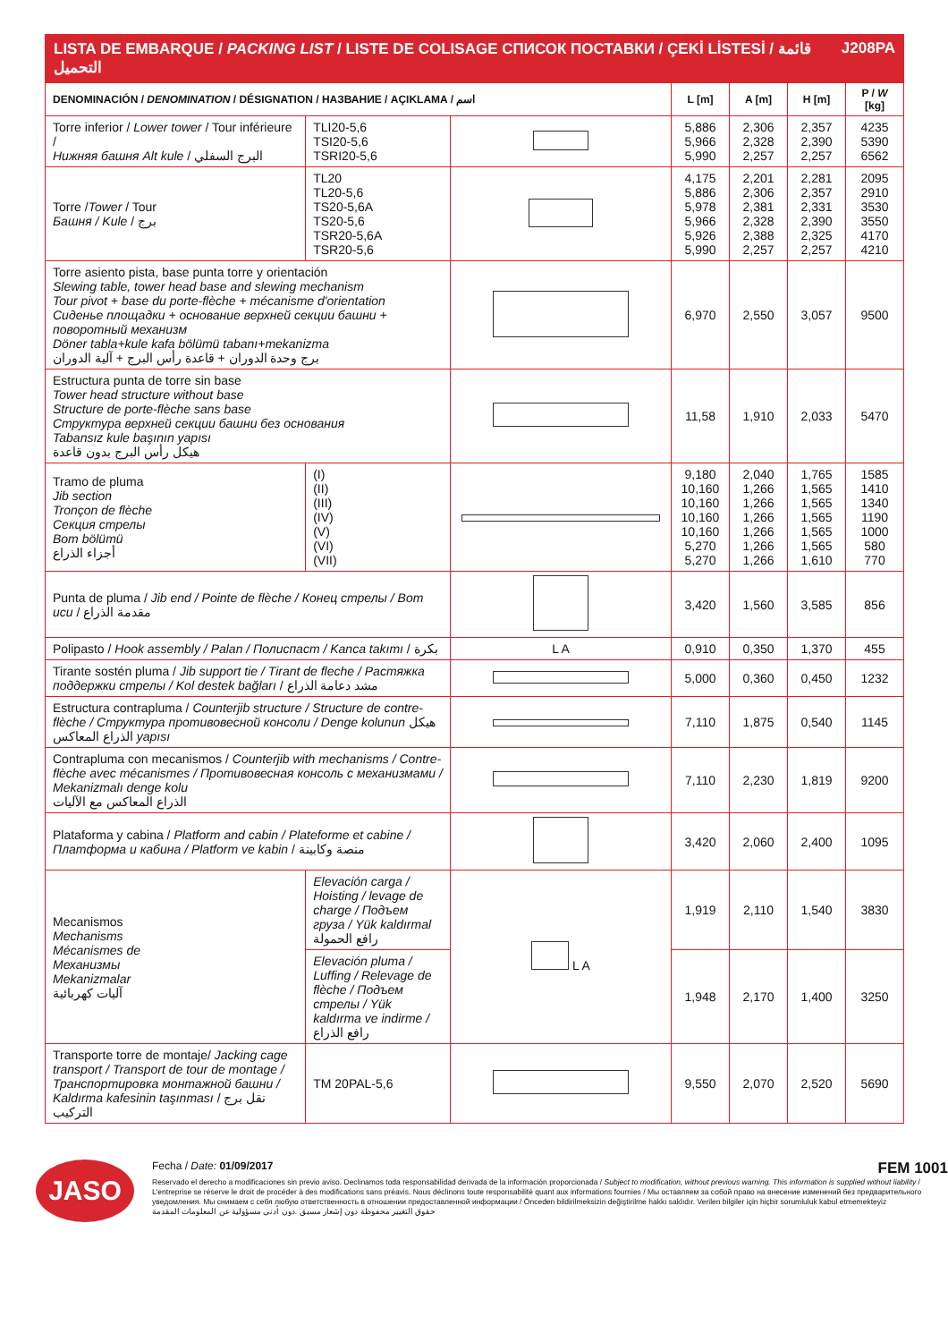LISTA DE EMBARQUE / PACKING LIST / LISTE DE COLISAGE СПИСОК ПОСТАВКИ / ÇEKİ LİSTESİ / قائمة التحميل J208PA
| DENOMINACIÓN / DENOMINATION / DÉSIGNATION / НАЗВАНИЕ / AÇIKLAMA / اسم | | | L [m] | A [m] | H [m] | P / W [kg] |
| --- | --- | --- | --- | --- | --- | --- |
| Torre inferior / Lower tower / Tour inférieure / Нижняя башня Alt kule / البرج السفلي | TLI20-5,6 TSI20-5,6 TSRI20-5,6 | | 5,886 5,966 5,990 | 2,306 2,328 2,257 | 2,357 2,390 2,257 | 4235 5390 6562 |
| Torre / Tower / Tour Башня / Kule / برج | TL20 TL20-5,6 TS20-5,6A TS20-5,6 TSR20-5,6A TSR20-5,6 | | 4,175 5,886 5,978 5,966 5,926 5,990 | 2,201 2,306 2,381 2,328 2,388 2,257 | 2,281 2,357 2,331 2,390 2,325 2,257 | 2095 2910 3530 3550 4170 4210 |
| Torre asiento pista, base punta torre y orientación Slewing table, tower head base and slewing mechanism Tour pivot + base du porte-flèche + mécanisme d'orientation Сиденье площадки + основание верхней секции башни + поворотный механизм Döner tabla+kule kafa bölümü tabanı+mekanizma برج وحدة الدوران + قاعدة رأس البرج + آلية الدوران | | | 6,970 | 2,550 | 3,057 | 9500 |
| Estructura punta de torre sin base Tower head structure without base Structure de porte-flèche sans base Структура верхней секции башни без основания Tabansız kule başının yapısı هيكل رأس البرج بدون قاعدة | | | 11,58 | 1,910 | 2,033 | 5470 |
| Tramo de pluma Jib section Tronçon de flèche Секция стрелы Bom bölümü أجزاء الذراع | (I) (II) (III) (IV) (V) (VI) (VII) | | 9,180 10,160 10,160 10,160 10,160 5,270 5,270 | 2,040 1,266 1,266 1,266 1,266 1,266 1,266 | 1,765 1,565 1,565 1,565 1,565 1,565 1,610 | 1585 1410 1340 1190 1000 580 770 |
| Punta de pluma / Jib end / Pointe de flèche / Конец стрелы / Bom ucu / مقدمة الذراع | | | 3,420 | 1,560 | 3,585 | 856 |
| Polipasto / Hook assembly / Palan / Полиспаст / Kanca takımı / بكرة | | L A | 0,910 | 0,350 | 1,370 | 455 |
| Tirante sostén pluma / Jib support tie / Tirant de fleche / Растяжка поддержки стрелы / Kol destek bağları / مشد دعامة الذراع | | | 5,000 | 0,360 | 0,450 | 1232 |
| Estructura contrapluma / Counterjib structure / Structure de contre-flèche / Структура противовесной консоли / Denge kolunun هيكل الذراع المعاكس yapısı | | | 7,110 | 1,875 | 0,540 | 1145 |
| Contrapluma con mecanismos / Counterjib with mechanisms / Contre-flèche avec mécanismes / Противовесная консоль с механизмами / Mekanizmalı denge kolu الذراع المعاكس مع الآليات | | | 7,110 | 2,230 | 1,819 | 9200 |
| Plataforma y cabina / Platform and cabin / Plateforme et cabine / Платформа и кабина / Platform ve kabin / منصة وكابينة | | | 3,420 | 2,060 | 2,400 | 1095 |
| Mecanismos Mechanisms Mécanismes de Механизмы Mekanizmalar آليات كهربائية | Elevación carga / Hoisting / levage de charge / Подъем груза / Yük kaldırmal رافع الحمولة | L A | 1,919 | 2,110 | 1,540 | 3830 |
| | Elevación pluma / Luffing / Relevage de flèche / Подъем стрелы / Yük kaldırma ve indirme / رافع الذراع | | 1,948 | 2,170 | 1,400 | 3250 |
| Transporte torre de montaje/ Jacking cage transport / Transport de tour de montage / Транспортировка монтажной башни / Kaldırma kafesinin taşınması / نقل برج التركيب | TM 20PAL-5,6 | | 9,550 | 2,070 | 2,520 | 5690 |
JASO
Fecha / Date: 01/09/2017 FEM 1001
Reservado el derecho a modificaciones sin previo aviso. Declinamos toda responsabilidad derivada de la información proporcionada / Subject to modification, without previous warning. This information is supplied without liability / L'entreprise se réserve le droit de procéder à des modifications sans préavis. Nous déclinons toute responsabilité quant aux informations fournies / Мы оставляем за собой право на внесение изменений без предварительного уведомления. Мы снимаем с себя любую ответственность в отношении предоставленной информации / Önceden bildirilmeksizin değiştirilme hakkı saklıdır. Verilen bilgiler için hiçbir sorumluluk kabul etmemekteyiz
حقوق التغيير محفوظة دون إشعار مسبق .دون أدنى مسؤولية عن المعلومات المقدمة